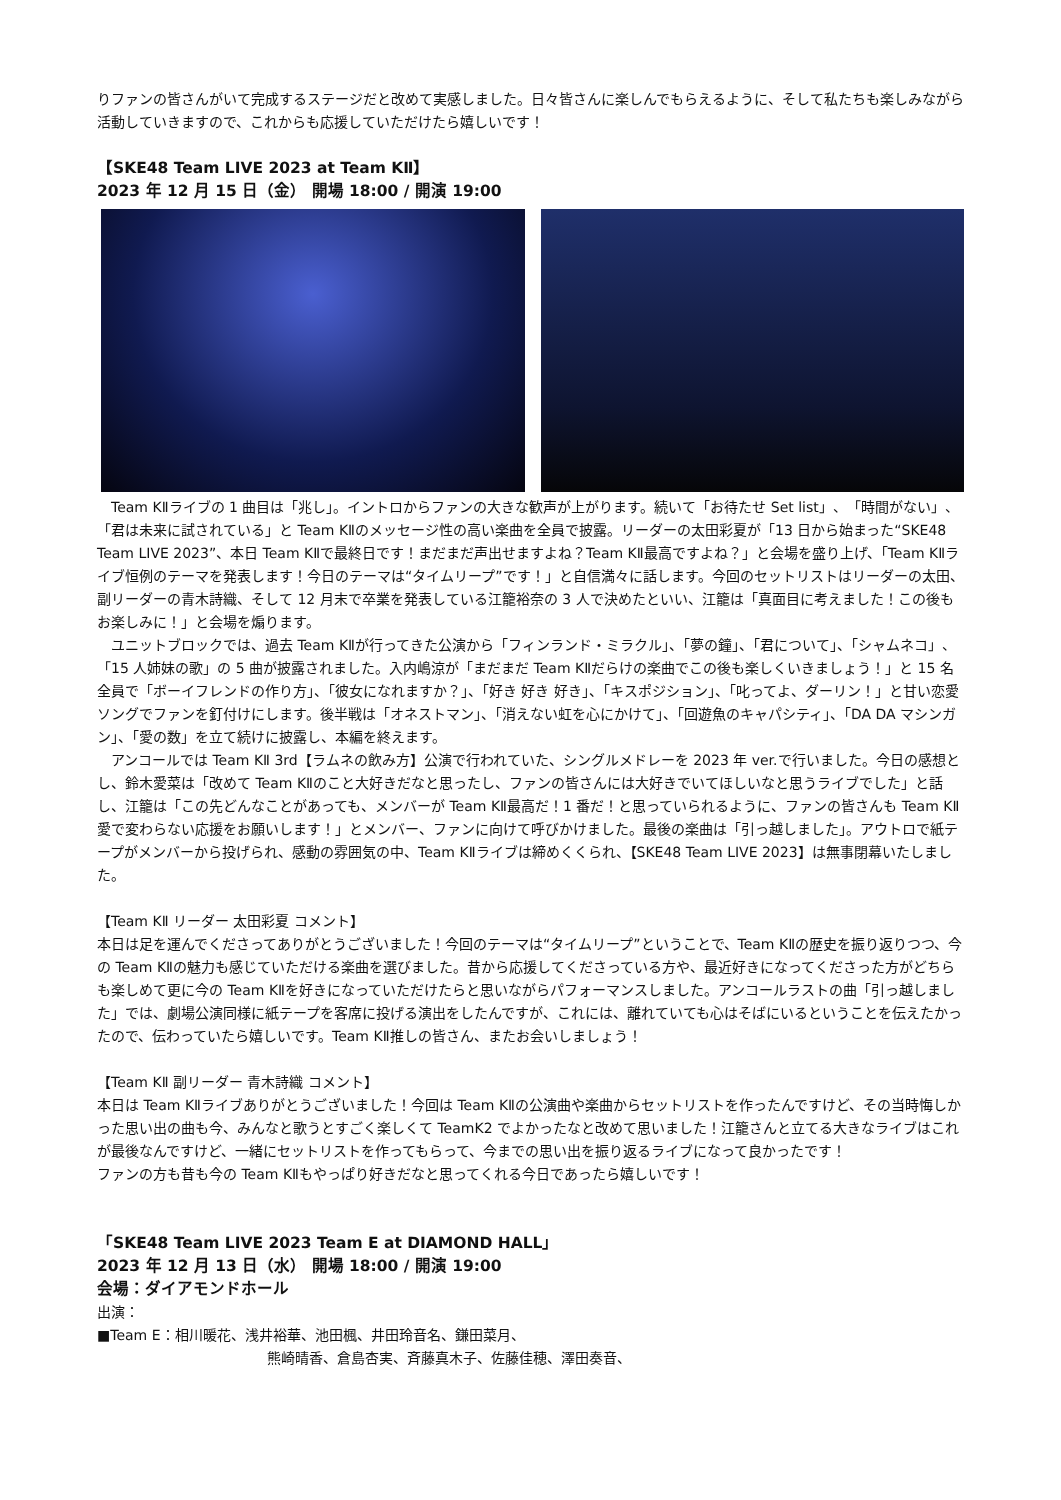りファンの皆さんがいて完成するステージだと改めて実感しました。日々皆さんに楽しんでもらえるように、そして私たちも楽しみながら活動していきますので、これからも応援していただけたら嬉しいです！
【SKE48 Team LIVE 2023 at Team KⅡ】
2023 年 12 月 15 日（金） 開場 18:00 / 開演 19:00
　Team KⅡライブの 1 曲目は「兆し」。イントロからファンの大きな歓声が上がります。続いて「お待たせ Set list」、「時間がない」、「君は未来に試されている」と Team KⅡのメッセージ性の高い楽曲を全員で披露。リーダーの太田彩夏が「13 日から始まった“SKE48 Team LIVE 2023”、本日 Team KⅡで最終日です！まだまだ声出せますよね？Team KⅡ最高ですよね？」と会場を盛り上げ、「Team KⅡライブ恒例のテーマを発表します！今日のテーマは“タイムリープ”です！」と自信満々に話します。今回のセットリストはリーダーの太田、副リーダーの青木詩織、そして 12 月末で卒業を発表している江籠裕奈の 3 人で決めたといい、江籠は「真面目に考えました！この後もお楽しみに！」と会場を煽ります。
　ユニットブロックでは、過去 Team KⅡが行ってきた公演から「フィンランド・ミラクル」、「夢の鐘」、「君について」、「シャムネコ」、「15 人姉妹の歌」の 5 曲が披露されました。入内嶋涼が「まだまだ Team KⅡだらけの楽曲でこの後も楽しくいきましょう！」と 15 名全員で「ボーイフレンドの作り方」、「彼女になれますか？」、「好き 好き 好き」、「キスポジション」、「叱ってよ、ダーリン！」と甘い恋愛ソングでファンを釘付けにします。後半戦は「オネストマン」、「消えない虹を心にかけて」、「回遊魚のキャパシティ」、「DA DA マシンガン」、「愛の数」を立て続けに披露し、本編を終えます。
　アンコールでは Team KⅡ 3rd【ラムネの飲み方】公演で行われていた、シングルメドレーを 2023 年 ver.で行いました。今日の感想とし、鈴木愛菜は「改めて Team KⅡのこと大好きだなと思ったし、ファンの皆さんには大好きでいてほしいなと思うライブでした」と話し、江籠は「この先どんなことがあっても、メンバーが Team KⅡ最高だ！1 番だ！と思っていられるように、ファンの皆さんも Team KⅡ愛で変わらない応援をお願いします！」とメンバー、ファンに向けて呼びかけました。最後の楽曲は「引っ越しました」。アウトロで紙テープがメンバーから投げられ、感動の雰囲気の中、Team KⅡライブは締めくくられ、【SKE48 Team LIVE 2023】は無事閉幕いたしました。
【Team KⅡ リーダー 太田彩夏 コメント】
本日は足を運んでくださってありがとうございました！今回のテーマは“タイムリープ”ということで、Team KⅡの歴史を振り返りつつ、今の Team KⅡの魅力も感じていただける楽曲を選びました。昔から応援してくださっている方や、最近好きになってくださった方がどちらも楽しめて更に今の Team KⅡを好きになっていただけたらと思いながらパフォーマンスしました。アンコールラストの曲「引っ越しました」では、劇場公演同様に紙テープを客席に投げる演出をしたんですが、これには、離れていても心はそばにいるということを伝えたかったので、伝わっていたら嬉しいです。Team KⅡ推しの皆さん、またお会いしましょう！
【Team KⅡ 副リーダー 青木詩織 コメント】
本日は Team KⅡライブありがとうございました！今回は Team KⅡの公演曲や楽曲からセットリストを作ったんですけど、その当時悔しかった思い出の曲も今、みんなと歌うとすごく楽しくて TeamK2 でよかったなと改めて思いました！江籠さんと立てる大きなライブはこれが最後なんですけど、一緒にセットリストを作ってもらって、今までの思い出を振り返るライブになって良かったです！
ファンの方も昔も今の Team KⅡもやっぱり好きだなと思ってくれる今日であったら嬉しいです！
「SKE48 Team LIVE 2023 Team E at DIAMOND HALL」
2023 年 12 月 13 日（水） 開場 18:00 / 開演 19:00
会場：ダイアモンドホール
出演：
■Team E：相川暖花、浅井裕華、池田楓、井田玲音名、鎌田菜月、
熊崎晴香、倉島杏実、斉藤真木子、佐藤佳穂、澤田奏音、